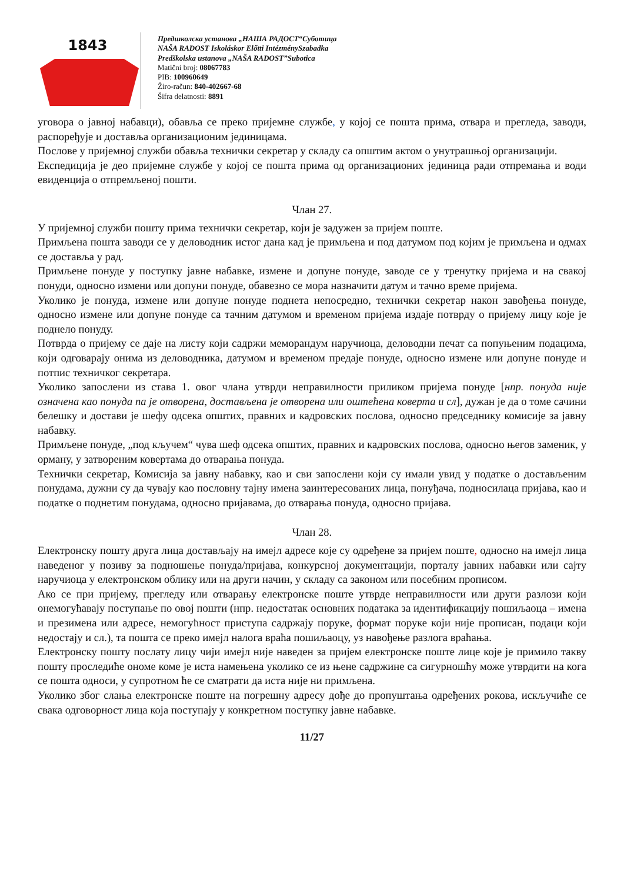1843
Предшколска установа „НАША РАДОСТ“Суботица
NAŠA RADOST Iskoláskor Előtti IntézménySzabadka
Predškolska ustanova „NAŠA RADOST”Subotica
Matični broj: 08067783
PIB: 100960649
Žiro-račun: 840-402667-68
Šifra delatnosti: 8891
уговора о јавној набавци), обавља се преко пријемне службе, у којој се пошта прима, отвара и прегледа, заводи, распоређује и доставља организационим јединицама.
Послове у пријемној служби обавља технички секретар у складу са општим актом о унутрашњој организацији.
Експедиција је део пријемне службе у којој се пошта прима од организационих јединица ради отпремања и води евиденција о отпремљеној пошти.
Члан 27.
У пријемној служби пошту прима технички секретар, који је задужен за пријем поште.
Примљена пошта заводи се у деловодник истог дана кад је примљена и под датумом под којим је примљена и одмах се доставља у рад.
Примљене понуде у поступку јавне набавке, измене и допуне понуде, заводе се у тренутку пријема и на свакој понуди, односно измени или допуни понуде, обавезно се мора назначити датум и тачно време пријема.
Уколико је понуда, измене или допуне понуде поднета непосредно, технички секретар након завођења понуде, односно измене или допуне понуде са тачним датумом и временом пријема издаје потврду о пријему лицу које је поднело понуду.
Потврда о пријему се даје на листу који садржи меморандум наручиоца, деловодни печат са попуњеним подацима, који одговарају онима из деловодника, датумом и временом предаје понуде, односно измене или допуне понуде и потпис техничког секретара.
Уколико запослени из става 1. овог члана утврди неправилности приликом пријема понуде [нпр. понуда није означена као понуда па је отворена, достављена је отворена или оштећена коверта и сл], дужан је да о томе сачини белешку и достави је шефу одсека општих, правних и кадровских послова, односно председнику комисије за јавну набавку.
Примљене понуде, „под кључем“ чува шеф одсека општих, правних и кадровских послова, односно његов заменик, у ормaну, у затвореним ковертама до отварања понуда.
Технички секретар, Комисија за јавну набавку, као и сви запослени који су имали увид у податке о достављеним понудама, дужни су да чувају као пословну тајну имена заинтересованих лица, понуђача, подносилаца пријава, као и податке о поднетим понудама, односно пријавама, до отварања понуда, односно пријава.
Члан 28.
Електронску пошту друга лица достављају на имејл адресе које су одређене за пријем поште, односно на имејл лица наведеног у позиву за подношење понуда/пријава, конкурсној документацији, порталу јавних набавки или сајту наручиоца у електронском облику или на други начин, у складу са законом или посебним прописом.
Ако се при пријему, прегледу или отварању електронске поште утврде неправилности или други разлози који онемогућавају поступање по овој пошти (нпр. недостатак основних података за идентификацију пошиљаоца – имена и презимена или адресе, немогућност приступа садржају поруке, формат поруке који није прописан, подаци који недостају и сл.), та пошта се преко имејл налога враћа пошиљаоцу, уз навођење разлога враћања.
Електронску пошту послату лицу чији имејл није наведен за пријем електронске поште лице које је примило такву пошту проследиће ономе коме је иста намењена уколико се из њене садржине са сигурношћу може утврдити на кога се пошта односи, у супротном ће се сматрати да иста није ни примљена.
Уколико због слања електронске поште на погрешну адресу дође до пропуштања одређених рокова, искључиће се свака одговорност лица која поступају у конкретном поступку јавне набавке.
11/27